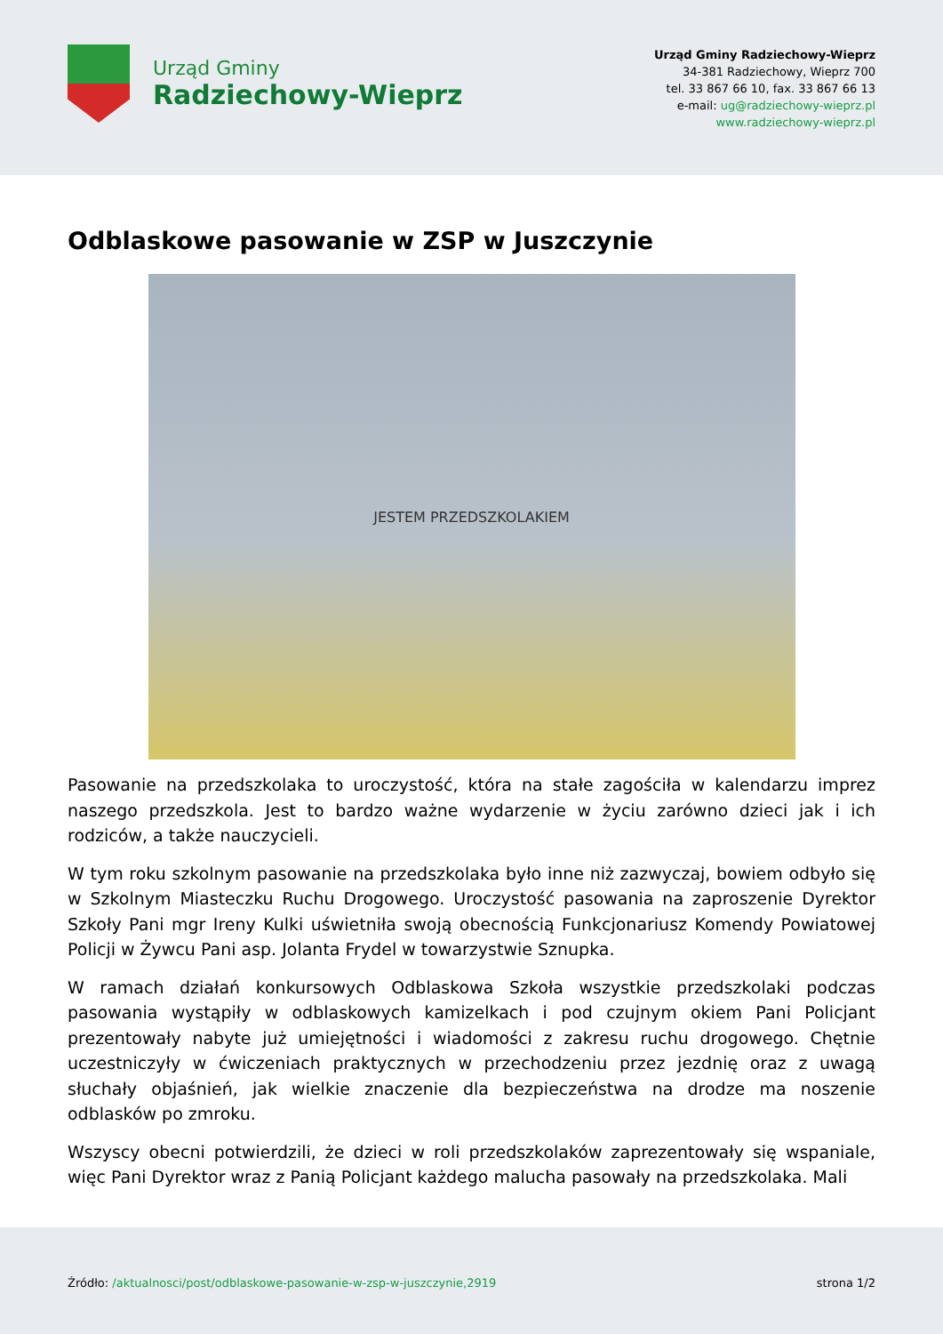Urząd Gminy
Radziechowy-Wieprz
Urząd Gminy Radziechowy-Wieprz
34-381 Radziechowy, Wieprz 700
tel. 33 867 66 10, fax. 33 867 66 13
e-mail: ug@radziechowy-wieprz.pl
www.radziechowy-wieprz.pl
Odblaskowe pasowanie w ZSP w Juszczynie
JESTEM PRZEDSZKOLAKIEM
Pasowanie na przedszkolaka to uroczystość, która na stałe zagościła w kalendarzu imprez naszego przedszkola. Jest to bardzo ważne wydarzenie w życiu zarówno dzieci jak i ich rodziców, a także nauczycieli.
W tym roku szkolnym pasowanie na przedszkolaka było inne niż zazwyczaj, bowiem odbyło się w Szkolnym Miasteczku Ruchu Drogowego. Uroczystość pasowania na zaproszenie Dyrektor Szkoły Pani mgr Ireny Kulki uświetniła swoją obecnością Funkcjonariusz Komendy Powiatowej Policji w Żywcu Pani asp. Jolanta Frydel w towarzystwie Sznupka.
W ramach działań konkursowych Odblaskowa Szkoła wszystkie przedszkolaki podczas pasowania wystąpiły w odblaskowych kamizelkach i pod czujnym okiem Pani Policjant prezentowały nabyte już umiejętności i wiadomości z zakresu ruchu drogowego. Chętnie uczestniczyły w ćwiczeniach praktycznych w przechodzeniu przez jezdnię oraz z uwagą słuchały objaśnień, jak wielkie znaczenie dla bezpieczeństwa na drodze ma noszenie odblasków po zmroku.
Wszyscy obecni potwierdzili, że dzieci w roli przedszkolaków zaprezentowały się wspaniale, więc Pani Dyrektor wraz z Panią Policjant każdego malucha pasowały na przedszkolaka. Mali
Źródło: /aktualnosci/post/odblaskowe-pasowanie-w-zsp-w-juszczynie,2919
strona 1/2